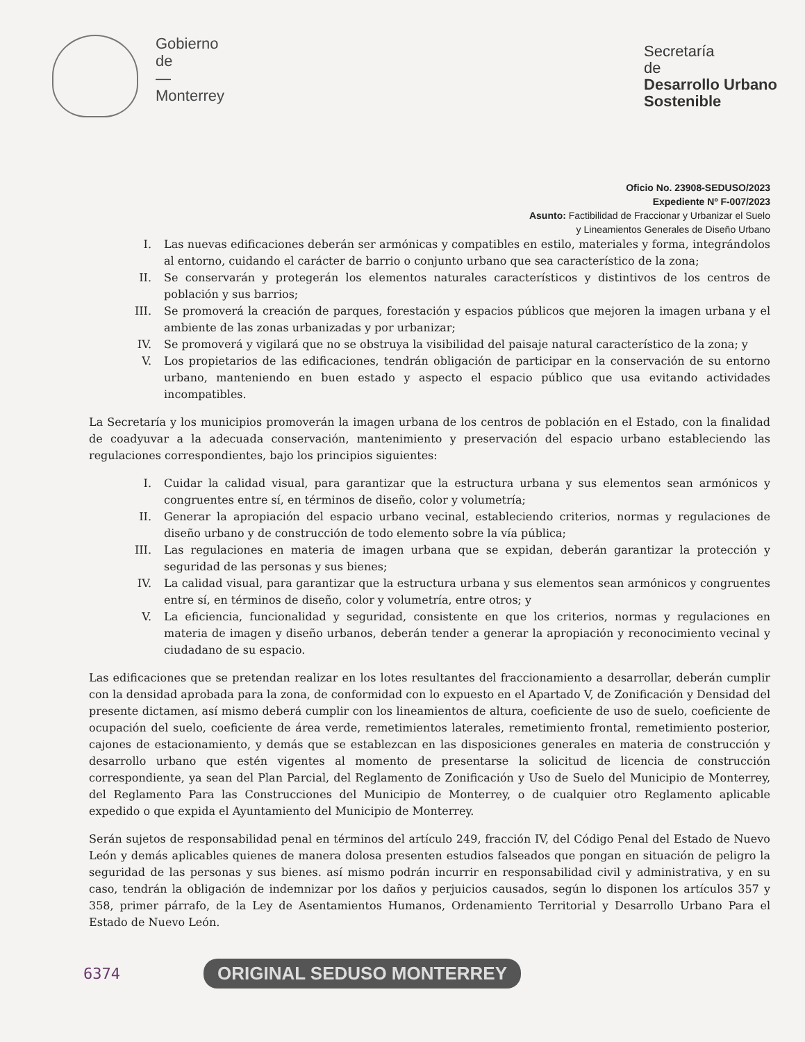Gobierno
de
—
Monterrey
Secretaría
de
Desarrollo Urbano
Sostenible
Oficio No. 23908-SEDUSO/2023
Expediente Nº F-007/2023
Asunto: Factibilidad de Fraccionar y Urbanizar el Suelo
y Lineamientos Generales de Diseño Urbano
I. Las nuevas edificaciones deberán ser armónicas y compatibles en estilo, materiales y forma, integrándolos al entorno, cuidando el carácter de barrio o conjunto urbano que sea característico de la zona;
II. Se conservarán y protegerán los elementos naturales característicos y distintivos de los centros de población y sus barrios;
III. Se promoverá la creación de parques, forestación y espacios públicos que mejoren la imagen urbana y el ambiente de las zonas urbanizadas y por urbanizar;
IV. Se promoverá y vigilará que no se obstruya la visibilidad del paisaje natural característico de la zona; y
V. Los propietarios de las edificaciones, tendrán obligación de participar en la conservación de su entorno urbano, manteniendo en buen estado y aspecto el espacio público que usa evitando actividades incompatibles.
La Secretaría y los municipios promoverán la imagen urbana de los centros de población en el Estado, con la finalidad de coadyuvar a la adecuada conservación, mantenimiento y preservación del espacio urbano estableciendo las regulaciones correspondientes, bajo los principios siguientes:
I. Cuidar la calidad visual, para garantizar que la estructura urbana y sus elementos sean armónicos y congruentes entre sí, en términos de diseño, color y volumetría;
II. Generar la apropiación del espacio urbano vecinal, estableciendo criterios, normas y regulaciones de diseño urbano y de construcción de todo elemento sobre la vía pública;
III. Las regulaciones en materia de imagen urbana que se expidan, deberán garantizar la protección y seguridad de las personas y sus bienes;
IV. La calidad visual, para garantizar que la estructura urbana y sus elementos sean armónicos y congruentes entre sí, en términos de diseño, color y volumetría, entre otros; y
V. La eficiencia, funcionalidad y seguridad, consistente en que los criterios, normas y regulaciones en materia de imagen y diseño urbanos, deberán tender a generar la apropiación y reconocimiento vecinal y ciudadano de su espacio.
Las edificaciones que se pretendan realizar en los lotes resultantes del fraccionamiento a desarrollar, deberán cumplir con la densidad aprobada para la zona, de conformidad con lo expuesto en el Apartado V, de Zonificación y Densidad del presente dictamen, así mismo deberá cumplir con los lineamientos de altura, coeficiente de uso de suelo, coeficiente de ocupación del suelo, coeficiente de área verde, remetimientos laterales, remetimiento frontal, remetimiento posterior, cajones de estacionamiento, y demás que se establezcan en las disposiciones generales en materia de construcción y desarrollo urbano que estén vigentes al momento de presentarse la solicitud de licencia de construcción correspondiente, ya sean del Plan Parcial, del Reglamento de Zonificación y Uso de Suelo del Municipio de Monterrey, del Reglamento Para las Construcciones del Municipio de Monterrey, o de cualquier otro Reglamento aplicable expedido o que expida el Ayuntamiento del Municipio de Monterrey.
Serán sujetos de responsabilidad penal en términos del artículo 249, fracción IV, del Código Penal del Estado de Nuevo León y demás aplicables quienes de manera dolosa presenten estudios falseados que pongan en situación de peligro la seguridad de las personas y sus bienes. así mismo podrán incurrir en responsabilidad civil y administrativa, y en su caso, tendrán la obligación de indemnizar por los daños y perjuicios causados, según lo disponen los artículos 357 y 358, primer párrafo, de la Ley de Asentamientos Humanos, Ordenamiento Territorial y Desarrollo Urbano Para el Estado de Nuevo León.
6374 ORIGINAL SEDUSO MONTERREY